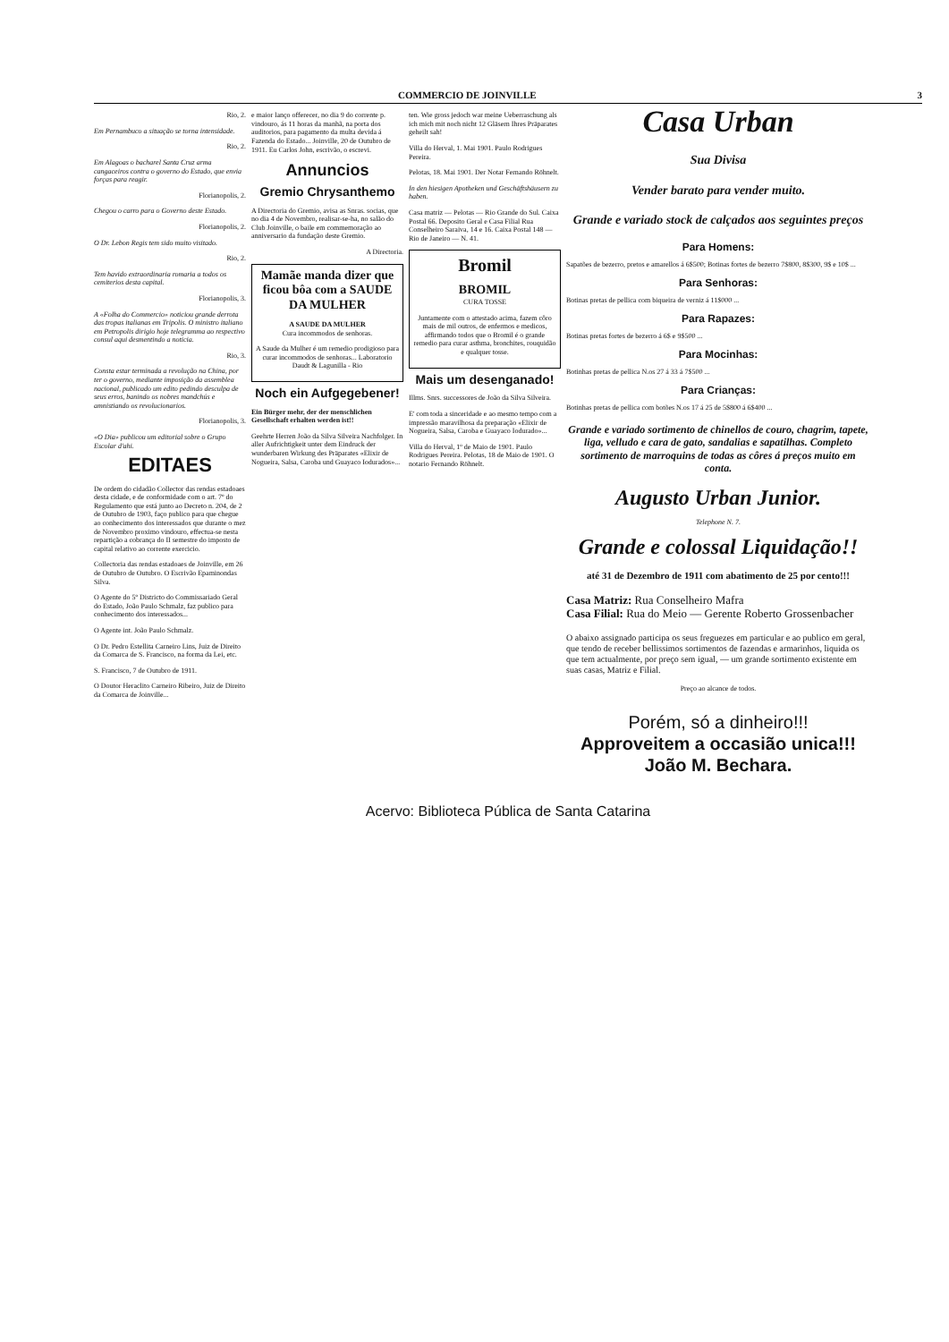COMMERCIO DE JOINVILLE 3
Rio, 2.
Em Pernambuco a situação se torna intensidade.
Rio, 2.
Em Alagoas o bacharel Santa Cruz arma cangaceiros contra o governo do Estado, que envia forças para reagir.
Florianopolis, 2.
Chegou o carro para o Governo deste Estado.
Florianopolis, 2.
O Dr. Lebon Regis tem sido muito visitado.
Rio, 2.
Tem havido extraordinaria romaria a todos os cemiterios desta capital.
Florianopolis, 3.
A «Folha do Commercio» noticiou grande derrota das tropas italianas em Tripolis. O ministro italiano em Petropolis dirigio hoje telegramma ao respectivo consul aqui desmentindo a noticia.
Rio, 3.
Consta estar terminada a revolução na China, por ter o governo, mediante imposição da assemblea nacional, publicado um edito pedindo desculpa de seus erros, banindo os nobres mandchús e amnistiando os revolucionarios.
Florianopolis, 3.
«O Dia» publicou um editorial sobre o Grupo Escolar d'ahi.
EDITAES
De ordem do cidadão Collector das rendas estadoaes desta cidade, e de conformidade com o art. 7º do Regulamento que está junto ao Decreto n. 204, de 2 de Outubro de 1903, faço publico para que chegue ao conhecimento dos interessados que durante o mez de Novembro proximo vindouro, effectua-se nesta repartição a cobrança do II semestre do imposto de capital relativo ao corrente exercicio.
Collectoria das rendas estadoaes de Joinville, em 26 de Outubro de Outubro. O Escrivão Epaminondas Silva.
O Agente do 5º Districto do Commissariado Geral do Estado, João Paulo Schmalz, faz publico para conhecimento dos interessados...
O Agente int. João Paulo Schmalz.
O Dr. Pedro Estellita Carneiro Lins, Juiz de Direito da Comarca de S. Francisco, na forma da Lei, etc.
S. Francisco, 7 de Outubro de 1911.
O Doutor Heraclito Carneiro Ribeiro, Juiz de Direito da Comarca de Joinville...
e maior lanço offerecer, no dia 9 do corrente p. vindouro, ás 11 horas da manhã, na porta dos auditorios, para pagamento da multa devida á Fazenda do Estado... Joinville, 20 de Outubro de 1911. Eu Carlos John, escrivão, o escrevi.
Annuncios
Gremio Chrysanthemo
A Directoria do Gremio, avisa as Snras. socias, que no dia 4 de Novembro, realisar-se-ha, no salão do Club Joinville, o baile em commemoração ao anniversario da fundação deste Gremio.
A Directoria.
Mamãe manda dizer que ficou bôa com a SAUDE DA MULHER
A SAUDE DA MULHER
Cura incommodos de senhoras.
A Saude da Mulher é um remedio prodigioso para curar incommodos de senhoras... Laboratorio Daudt & Lagunilla - Rio
Noch ein Aufgegebener!
Ein Bürger mehr, der der menschlichen Gesellschaft erhalten werden ist!!
Geehrte Herren João da Silva Silveira Nachfolger. In aller Aufrichtigkeit unter dem Eindruck der wunderbaren Wirkung des Präparates «Elixir de Nogueira, Salsa, Caroba und Guayaco Iodurados»...
ten. Wie gross jedoch war meine Ueberraschung als ich mich mit noch nicht 12 Gläsern Ihres Präparates geheilt sah!
Villa do Herval, 1. Mai 1901. Paulo Rodrigues Pereira.
Pelotas, 18. Mai 1901. Der Notar Fernando Röhnelt.
In den hiesigen Apotheken und Geschäftshäusern zu haben.
Casa matriz — Pelotas — Rio Grande do Sul. Caixa Postal 66. Deposito Geral e Casa Filial Rua Conselheiro Saraiva, 14 e 16. Caixa Postal 148 — Rio de Janeiro — N. 41.
Bromil
BROMIL
CURA TOSSE
Juntamente com o attestado acima, fazem côro mais de mil outros, de enfermos e medicos, affirmando todos que o Bromil é o grande remedio para curar asthma, bronchites, rouquidão e qualquer tosse.
Mais um desenganado!
Illms. Snrs. successores de João da Silva Silveira.
E' com toda a sinceridade e ao mesmo tempo com a impressão maravilhosa da preparação «Elixir de Nogueira, Salsa, Caroba e Guayaco Iodurado»...
Villa do Herval, 1º de Maio de 1901. Paulo Rodrigues Pereira. Pelotas, 18 de Maio de 1901. O notario Fernando Röhnelt.
Casa Urban
Sua Divisa
Vender barato para vender muito.
Grande e variado stock de calçados aos seguintes preços
Para Homens:
Sapatões de bezerro, pretos e amarellos á 6$500; Botinas fortes de bezerro 7$800, 8$300, 9$ e 10$ ...
Para Senhoras:
Botinas pretas de pellica com biqueira de verniz á 11$000 ...
Para Rapazes:
Botinas pretas fortes de bezerro á 6$ e 9$500 ...
Para Mocinhas:
Botinhas pretas de pellica N.os 27 á 33 á 7$500 ...
Para Crianças:
Botinhas pretas de pellica com botões N.os 17 á 25 de 5$800 á 6$400 ...
Grande e variado sortimento de chinellos de couro, chagrim, tapete, liga, velludo e cara de gato, sandalias e sapatilhas. Completo sortimento de marroquins de todas as côres á preços muito em conta.
Augusto Urban Junior.
Telephone N. 7.
Grande e colossal Liquidação!!
até 31 de Dezembro de 1911 com abatimento de 25 por cento!!!
Casa Matriz: Rua Conselheiro Mafra
Casa Filial: Rua do Meio — Gerente Roberto Grossenbacher
O abaixo assignado participa os seus freguezes em particular e ao publico em geral, que tendo de receber bellissimos sortimentos de fazendas e armarinhos, liquida os que tem actualmente, por preço sem igual, — um grande sortimento existente em suas casas, Matriz e Filial.
Preço ao alcance de todos.
Porém, só a dinheiro!!!
Approveitem a occasião unica!!!
João M. Bechara.
Acervo: Biblioteca Pública de Santa Catarina